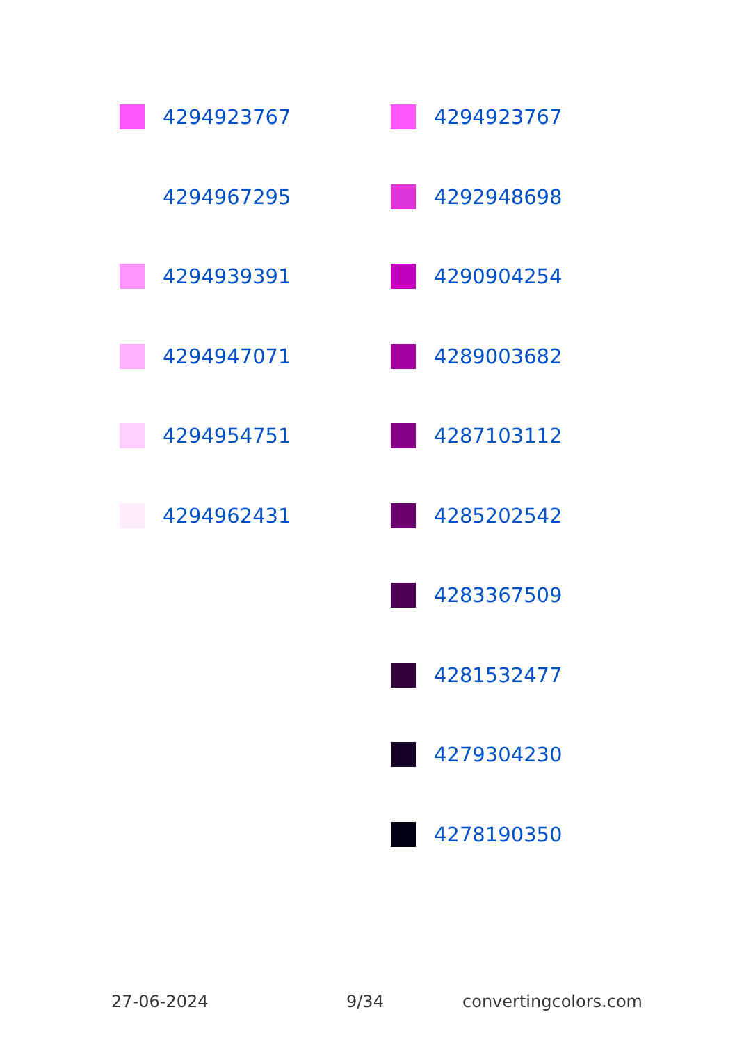4294923767
4294967295
4294939391
4294947071
4294954751
4294962431
4294923767
4292948698
4290904254
4289003682
4287103112
4285202542
4283367509
4281532477
4279304230
4278190350
27-06-2024 9/34 convertingcolors.com